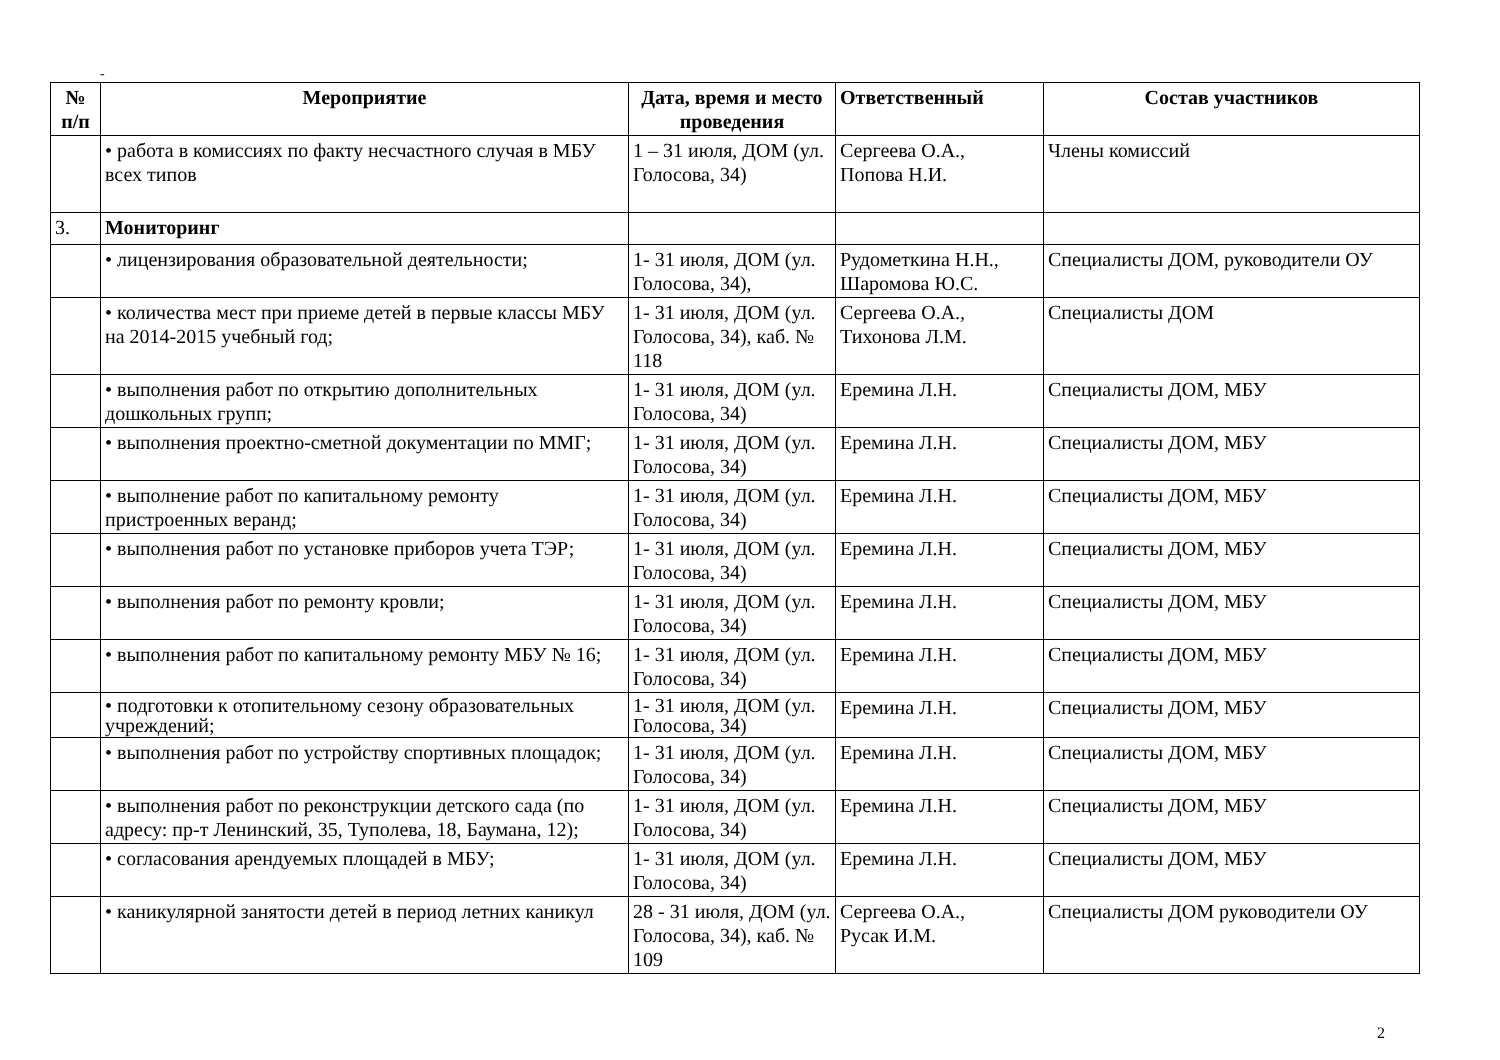-
| № п/п | Мероприятие | Дата, время и место проведения | Ответственный | Состав участников |
| --- | --- | --- | --- | --- |
| | • работа в комиссиях по факту несчастного случая в МБУ всех типов | 1 – 31 июля, ДОМ (ул. Голосова, 34) | Сергеева О.А., Попова Н.И. | Члены комиссий |
| 3. | Мониторинг | | | |
| | • лицензирования образовательной деятельности; | 1- 31 июля, ДОМ (ул. Голосова, 34), | Рудометкина Н.Н., Шаромова Ю.С. | Специалисты ДОМ, руководители ОУ |
| | • количества мест при приеме детей в первые классы МБУ на 2014-2015 учебный год; | 1- 31 июля, ДОМ (ул. Голосова, 34), каб. № 118 | Сергеева О.А., Тихонова Л.М. | Специалисты ДОМ |
| | • выполнения работ по открытию дополнительных дошкольных групп; | 1- 31 июля, ДОМ (ул. Голосова, 34) | Еремина Л.Н. | Специалисты ДОМ, МБУ |
| | • выполнения проектно-сметной документации по ММГ; | 1- 31 июля, ДОМ (ул. Голосова, 34) | Еремина Л.Н. | Специалисты ДОМ, МБУ |
| | • выполнение работ по капитальному ремонту пристроенных веранд; | 1- 31 июля, ДОМ (ул. Голосова, 34) | Еремина Л.Н. | Специалисты ДОМ, МБУ |
| | • выполнения работ по установке приборов учета ТЭР; | 1- 31 июля, ДОМ (ул. Голосова, 34) | Еремина Л.Н. | Специалисты ДОМ, МБУ |
| | • выполнения работ по ремонту кровли; | 1- 31 июля, ДОМ (ул. Голосова, 34) | Еремина Л.Н. | Специалисты ДОМ, МБУ |
| | • выполнения работ по капитальному ремонту МБУ № 16; | 1- 31 июля, ДОМ (ул. Голосова, 34) | Еремина Л.Н. | Специалисты ДОМ, МБУ |
| | • подготовки к отопительному сезону образовательных учреждений; | 1- 31 июля, ДОМ (ул. Голосова, 34) | Еремина Л.Н. | Специалисты ДОМ, МБУ |
| | • выполнения работ по устройству спортивных площадок; | 1- 31 июля, ДОМ (ул. Голосова, 34) | Еремина Л.Н. | Специалисты ДОМ, МБУ |
| | • выполнения работ по реконструкции детского сада (по адресу: пр-т Ленинский, 35, Туполева, 18, Баумана, 12); | 1- 31 июля, ДОМ (ул. Голосова, 34) | Еремина Л.Н. | Специалисты ДОМ, МБУ |
| | • согласования арендуемых площадей в МБУ; | 1- 31 июля, ДОМ (ул. Голосова, 34) | Еремина Л.Н. | Специалисты ДОМ, МБУ |
| | • каникулярной занятости детей в период летних каникул | 28 - 31 июля, ДОМ (ул. Голосова, 34), каб. № 109 | Сергеева О.А., Русак И.М. | Специалисты ДОМ руководители ОУ |
2